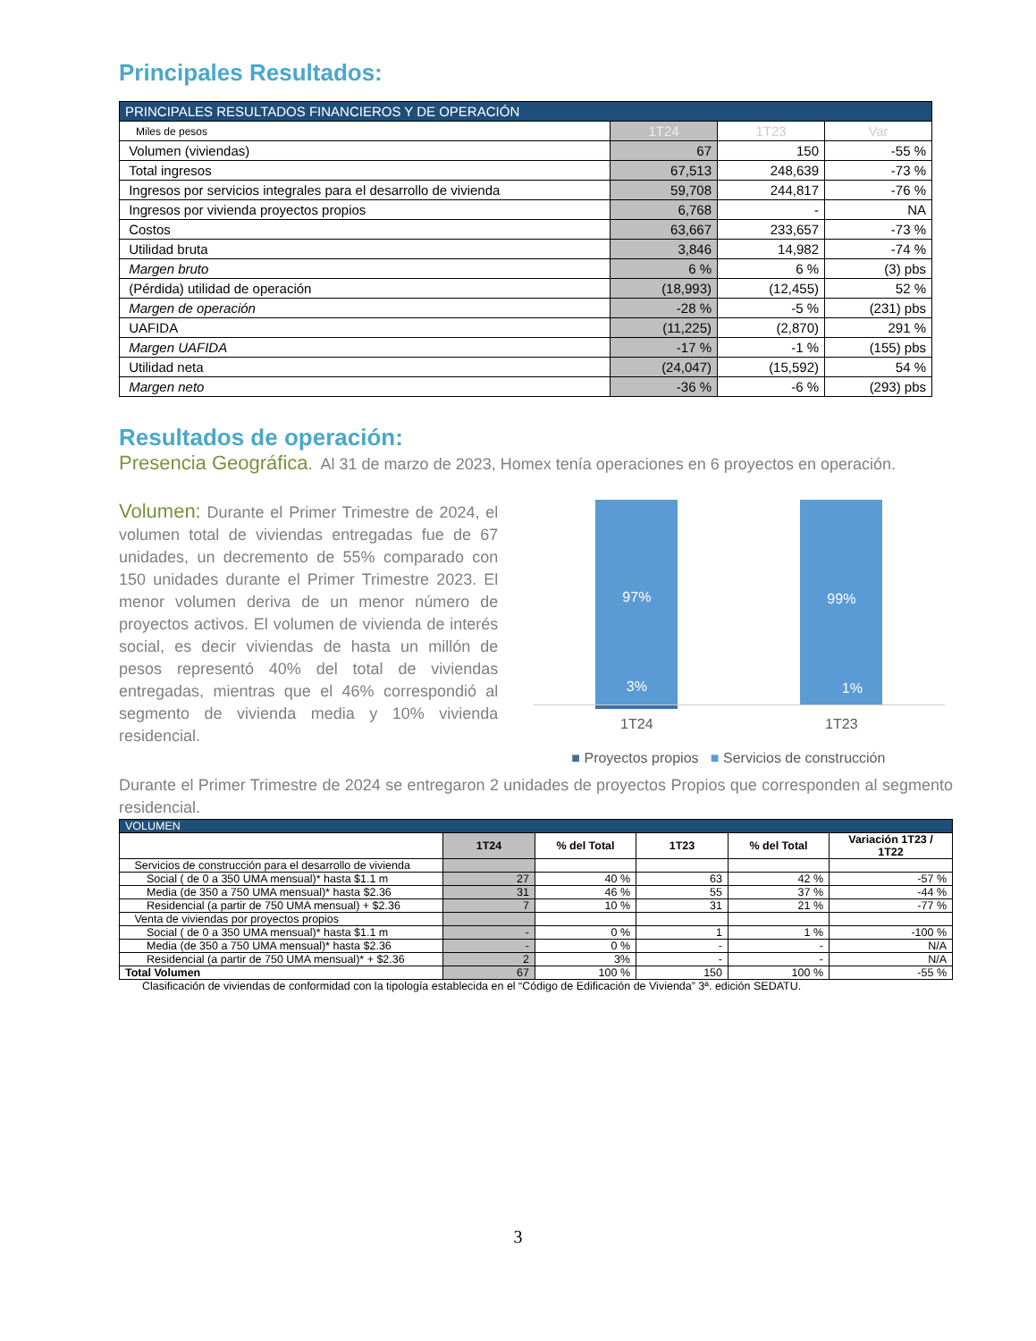Principales Resultados:
| PRINCIPALES RESULTADOS FINANCIEROS Y DE OPERACIÓN | | | |
| Miles de pesos | 1T24 | 1T23 | Var |
| Volumen (viviendas) | 67 | 150 | -55 % |
| Total ingresos | 67,513 | 248,639 | -73 % |
| Ingresos por servicios integrales para el desarrollo de vivienda | 59,708 | 244,817 | -76 % |
| Ingresos por vivienda proyectos propios | 6,768 | - | NA |
| Costos | 63,667 | 233,657 | -73 % |
| Utilidad bruta | 3,846 | 14,982 | -74 % |
| Margen bruto | 6 % | 6 % | (3) pbs |
| (Pérdida) utilidad de operación | (18,993) | (12,455) | 52 % |
| Margen de operación | -28 % | -5 % | (231) pbs |
| UAFIDA | (11,225) | (2,870) | 291 % |
| Margen UAFIDA | -17 % | -1 % | (155) pbs |
| Utilidad neta | (24,047) | (15,592) | 54 % |
| Margen neto | -36 % | -6 % | (293) pbs |
Resultados de operación:
Presencia Geográfica. Al 31 de marzo de 2023, Homex tenía operaciones en 6 proyectos en operación.
Volumen: Durante el Primer Trimestre de 2024, el volumen total de viviendas entregadas fue de 67 unidades, un decremento de 55% comparado con 150 unidades durante el Primer Trimestre 2023. El menor volumen deriva de un menor número de proyectos activos. El volumen de vivienda de interés social, es decir viviendas de hasta un millón de pesos representó 40% del total de viviendas entregadas, mientras que el 46% correspondió al segmento de vivienda media y 10% vivienda residencial.
97% 99%
3% 1%
1T24 1T23
■ Proyectos propios ■ Servicios de construcción
Durante el Primer Trimestre de 2024 se entregaron 2 unidades de proyectos Propios que corresponden al segmento residencial.
| VOLUMEN | | | | | |
| | 1T24 | % del Total | 1T23 | % del Total | Variación 1T23 / 1T22 |
| Servicios de construcción para el desarrollo de vivienda | | | | | |
| Social ( de 0 a 350 UMA mensual)* hasta $1.1 m | 27 | 40 % | 63 | 42 % | -57 % |
| Media (de 350 a 750 UMA mensual)* hasta $2.36 | 31 | 46 % | 55 | 37 % | -44 % |
| Residencial (a partir de 750 UMA mensual) + $2.36 | 7 | 10 % | 31 | 21 % | -77 % |
| Venta de viviendas por proyectos propios | | | | | |
| Social ( de 0 a 350 UMA mensual)* hasta $1.1 m | - | 0 % | 1 | 1 % | -100 % |
| Media (de 350 a 750 UMA mensual)* hasta $2.36 | - | 0 % | - | - | N/A |
| Residencial (a partir de 750 UMA mensual)* + $2.36 | 2 | 3% | - | - | N/A |
| Total Volumen | 67 | 100 % | 150 | 100 % | -55 % |
Clasificación de viviendas de conformidad con la tipología establecida en el “Código de Edificación de Vivienda” 3ª. edición SEDATU.
3